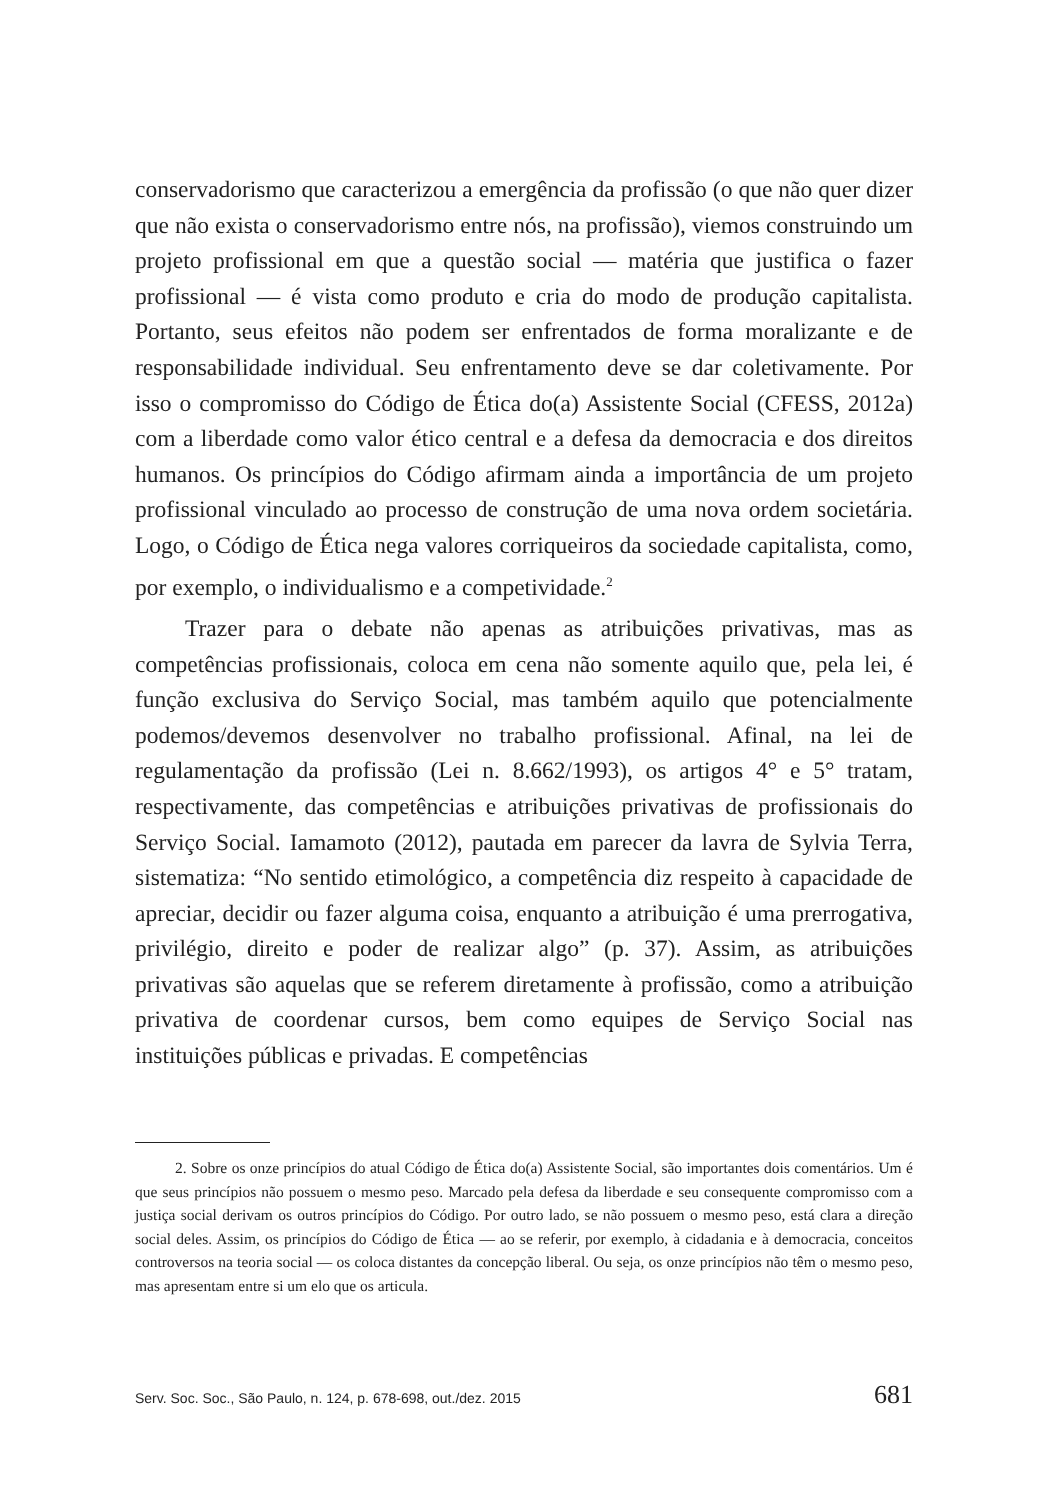conservadorismo que caracterizou a emergência da profissão (o que não quer dizer que não exista o conservadorismo entre nós, na profissão), viemos construindo um projeto profissional em que a questão social — matéria que justifica o fazer profissional — é vista como produto e cria do modo de produção capitalista. Portanto, seus efeitos não podem ser enfrentados de forma moralizante e de responsabilidade individual. Seu enfrentamento deve se dar coletivamente. Por isso o compromisso do Código de Ética do(a) Assistente Social (CFESS, 2012a) com a liberdade como valor ético central e a defesa da democracia e dos direitos humanos. Os princípios do Código afirmam ainda a importância de um projeto profissional vinculado ao processo de construção de uma nova ordem societária. Logo, o Código de Ética nega valores corriqueiros da sociedade capitalista, como, por exemplo, o individualismo e a competividade.<sup>2</sup>
Trazer para o debate não apenas as atribuições privativas, mas as competências profissionais, coloca em cena não somente aquilo que, pela lei, é função exclusiva do Serviço Social, mas também aquilo que potencialmente podemos/devemos desenvolver no trabalho profissional. Afinal, na lei de regulamentação da profissão (Lei n. 8.662/1993), os artigos 4° e 5° tratam, respectivamente, das competências e atribuições privativas de profissionais do Serviço Social. Iamamoto (2012), pautada em parecer da lavra de Sylvia Terra, sistematiza: “No sentido etimológico, a competência diz respeito à capacidade de apreciar, decidir ou fazer alguma coisa, enquanto a atribuição é uma prerrogativa, privilégio, direito e poder de realizar algo” (p. 37). Assim, as atribuições privativas são aquelas que se referem diretamente à profissão, como a atribuição privativa de coordenar cursos, bem como equipes de Serviço Social nas instituições públicas e privadas. E competências
2. Sobre os onze princípios do atual Código de Ética do(a) Assistente Social, são importantes dois comentários. Um é que seus princípios não possuem o mesmo peso. Marcado pela defesa da liberdade e seu consequente compromisso com a justiça social derivam os outros princípios do Código. Por outro lado, se não possuem o mesmo peso, está clara a direção social deles. Assim, os princípios do Código de Ética — ao se referir, por exemplo, à cidadania e à democracia, conceitos controversos na teoria social — os coloca distantes da concepção liberal. Ou seja, os onze princípios não têm o mesmo peso, mas apresentam entre si um elo que os articula.
Serv. Soc. Soc., São Paulo, n. 124, p. 678-698, out./dez. 2015 681